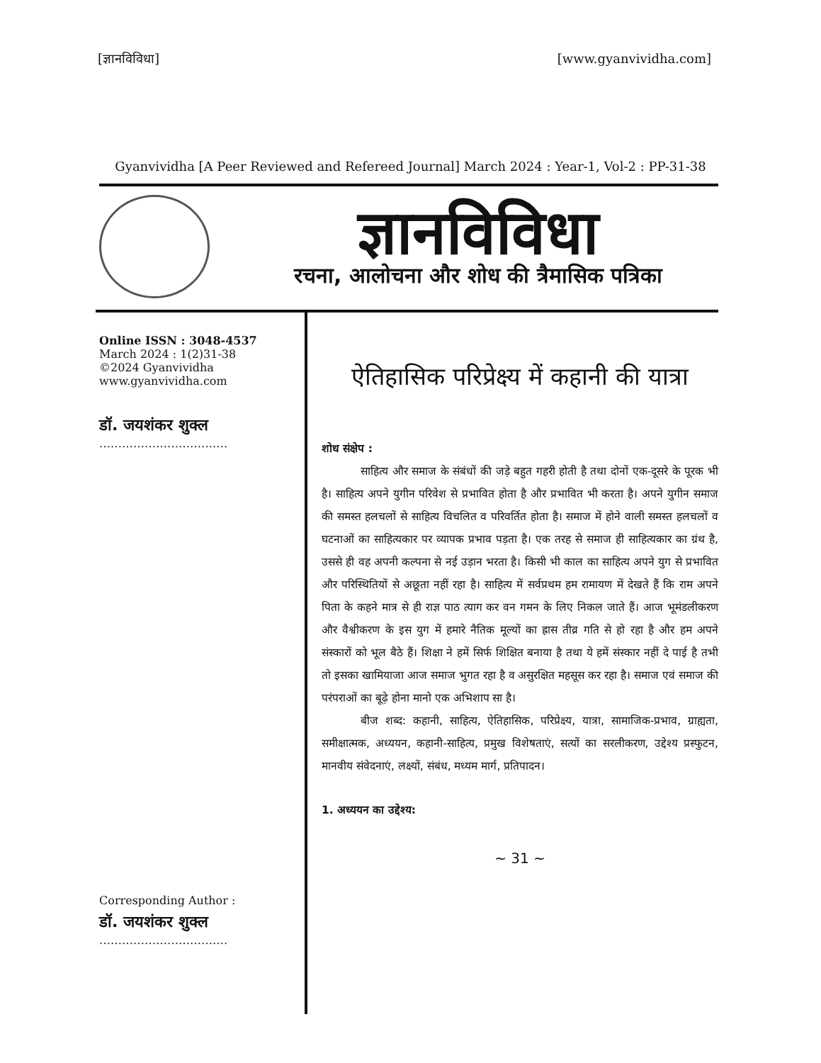[ज्ञानविविधा] [www.gyanvividha.com]
Gyanvividha [A Peer Reviewed and Refereed Journal] March 2024 : Year-1, Vol-2 : PP-31-38
ज्ञानविविधा
रचना, आलोचना और शोध की त्रैमासिक पत्रिका
Online ISSN : 3048-4537
March 2024 : 1(2)31-38
©2024 Gyanvividha
www.gyanvividha.com
डॉ. जयशंकर शुक्ल
…………………………….
Corresponding Author :
डॉ. जयशंकर शुक्ल
…………………………….
ऐतिहासिक परिप्रेक्ष्य में कहानी की यात्रा
शोध संक्षेप :
साहित्य और समाज के संबंधों की जड़े बहुत गहरी होती है तथा दोनों एक-दूसरे के पूरक भी है। साहित्य अपने युगीन परिवेश से प्रभावित होता है और प्रभावित भी करता है। अपने युगीन समाज की समस्त हलचलों से साहित्य विचलित व परिवर्तित होता है। समाज में होने वाली समस्त हलचलों व घटनाओं का साहित्यकार पर व्यापक प्रभाव पड़ता है। एक तरह से समाज ही साहित्यकार का ग्रंथ है, उससे ही वह अपनी कल्पना से नई उड़ान भरता है। किसी भी काल का साहित्य अपने युग से प्रभावित और परिस्थितियों से अछूता नहीं रहा है। साहित्य में सर्वप्रथम हम रामायण में देखते हैं कि राम अपने पिता के कहने मात्र से ही राज्ञ पाठ त्याग कर वन गमन के लिए निकल जाते हैं। आज भूमंडलीकरण और वैश्वीकरण के इस युग में हमारे नैतिक मूल्यों का ह्रास तीव्र गति से हो रहा है और हम अपने संस्कारों को भूल बैठे हैं। शिक्षा ने हमें सिर्फ शिक्षित बनाया है तथा ये हमें संस्कार नहीं दे पाई है तभी तो इसका खामियाजा आज समाज भुगत रहा है व असुरक्षित महसूस कर रहा है। समाज एवं समाज की परंपराओं का बूढ़े होना मानो एक अभिशाप सा है।
बीज शब्द: कहानी, साहित्य, ऐतिहासिक, परिप्रेक्ष्य, यात्रा, सामाजिक-प्रभाव, ग्राह्यता, समीक्षात्मक, अध्ययन, कहानी-साहित्य, प्रमुख विशेषताएं, सत्यों का सरलीकरण, उद्देश्य प्रस्फुटन, मानवीय संवेदनाएं, लक्ष्यों, संबंध, मध्यम मार्ग, प्रतिपादन।
1. अध्ययन का उद्देश्य:
~ 31 ~